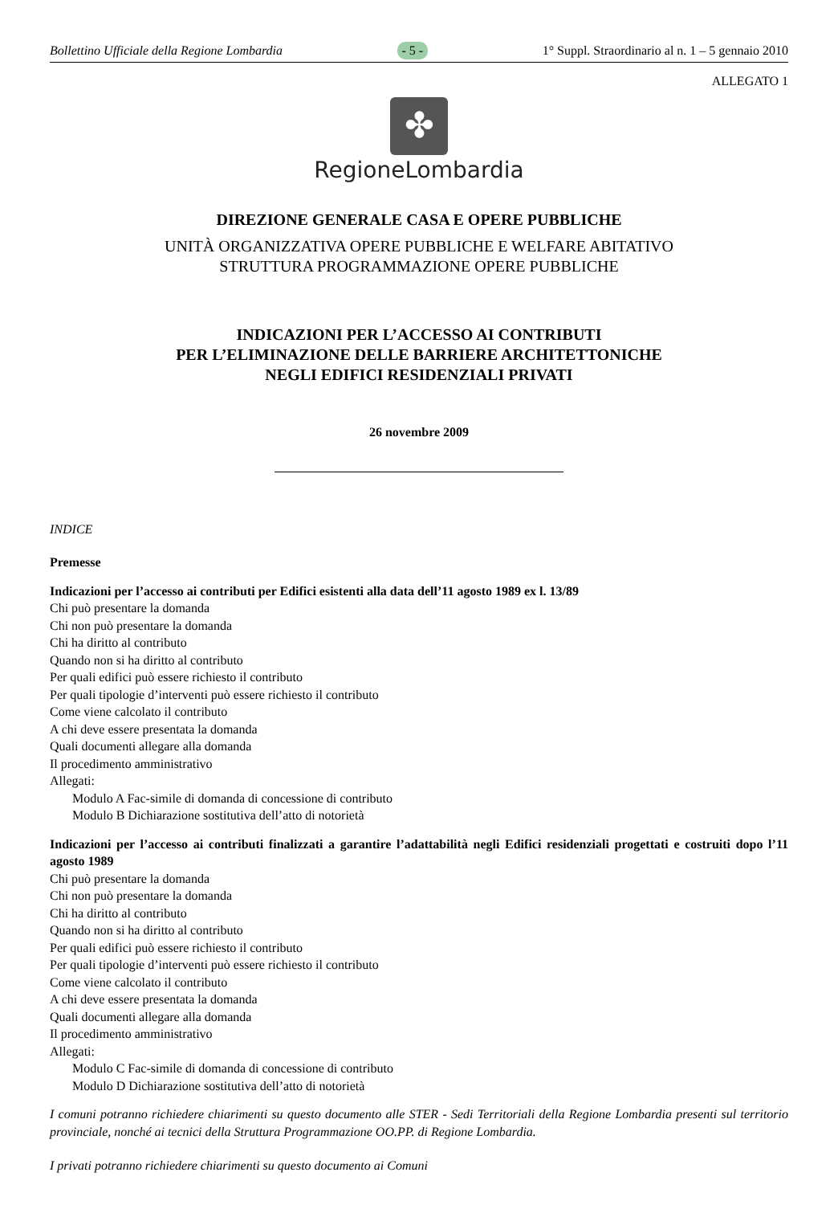Bollettino Ufficiale della Regione Lombardia - 5 - 1° Suppl. Straordinario al n. 1 – 5 gennaio 2010
ALLEGATO 1
✤
RegioneLombardia
DIREZIONE GENERALE CASA E OPERE PUBBLICHE
UNITÀ ORGANIZZATIVA OPERE PUBBLICHE E WELFARE ABITATIVO
STRUTTURA PROGRAMMAZIONE OPERE PUBBLICHE
INDICAZIONI PER L’ACCESSO AI CONTRIBUTI
PER L’ELIMINAZIONE DELLE BARRIERE ARCHITETTONICHE
NEGLI EDIFICI RESIDENZIALI PRIVATI
26 novembre 2009
INDICE
Premesse
Indicazioni per l’accesso ai contributi per Edifici esistenti alla data dell’11 agosto 1989 ex l. 13/89
Chi può presentare la domanda
Chi non può presentare la domanda
Chi ha diritto al contributo
Quando non si ha diritto al contributo
Per quali edifici può essere richiesto il contributo
Per quali tipologie d’interventi può essere richiesto il contributo
Come viene calcolato il contributo
A chi deve essere presentata la domanda
Quali documenti allegare alla domanda
Il procedimento amministrativo
Allegati:
Modulo A Fac-simile di domanda di concessione di contributo
Modulo B Dichiarazione sostitutiva dell’atto di notorietà
Indicazioni per l’accesso ai contributi finalizzati a garantire l’adattabilità negli Edifici residenziali progettati e costruiti dopo l’11 agosto 1989
Chi può presentare la domanda
Chi non può presentare la domanda
Chi ha diritto al contributo
Quando non si ha diritto al contributo
Per quali edifici può essere richiesto il contributo
Per quali tipologie d’interventi può essere richiesto il contributo
Come viene calcolato il contributo
A chi deve essere presentata la domanda
Quali documenti allegare alla domanda
Il procedimento amministrativo
Allegati:
Modulo C Fac-simile di domanda di concessione di contributo
Modulo D Dichiarazione sostitutiva dell’atto di notorietà
I comuni potranno richiedere chiarimenti su questo documento alle STER - Sedi Territoriali della Regione Lombardia presenti sul territorio provinciale, nonché ai tecnici della Struttura Programmazione OO.PP. di Regione Lombardia.
I privati potranno richiedere chiarimenti su questo documento ai Comuni